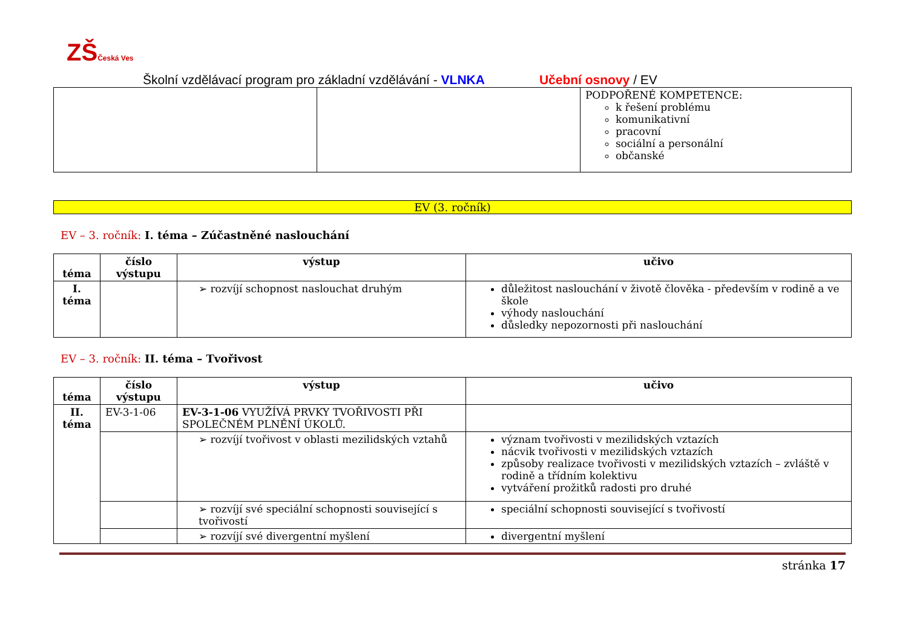ZŠČeská Ves
Školní vzdělávací program pro základní vzdělávání - VLNKA Učební osnovy / EV
| | | PODPOŘENÉ KOMPETENCE: k řešení problému komunikativní pracovní sociální a personální občanské |
EV (3. ročník)
EV – 3. ročník: I. téma – Zúčastněné naslouchání
| téma | číslo výstupu | výstup | učivo |
| --- | --- | --- | --- |
| I. téma | | ➢ rozvíjí schopnost naslouchat druhým | důležitost naslouchání v životě člověka - především v rodině a ve škole výhody naslouchání důsledky nepozornosti při naslouchání |
EV – 3. ročník: II. téma – Tvořivost
| téma | číslo výstupu | výstup | učivo |
| --- | --- | --- | --- |
| II. téma | EV-3-1-06 | EV-3-1-06 VYUŽÍVÁ PRVKY TVOŘIVOSTI PŘI SPOLEČNÉM PLNĚNÍ ÚKOLŮ. | |
| | | ➢ rozvíjí tvořivost v oblasti mezilidských vztahů | význam tvořivosti v mezilidských vztazích nácvik tvořivosti v mezilidských vztazích způsoby realizace tvořivosti v mezilidských vztazích – zvláště v rodině a třídním kolektivu vytváření prožitků radosti pro druhé |
| | | ➢ rozvíjí své speciální schopnosti související s tvořivostí | speciální schopnosti související s tvořivostí |
| | | ➢ rozvíjí své divergentní myšlení | divergentní myšlení |
stránka 17